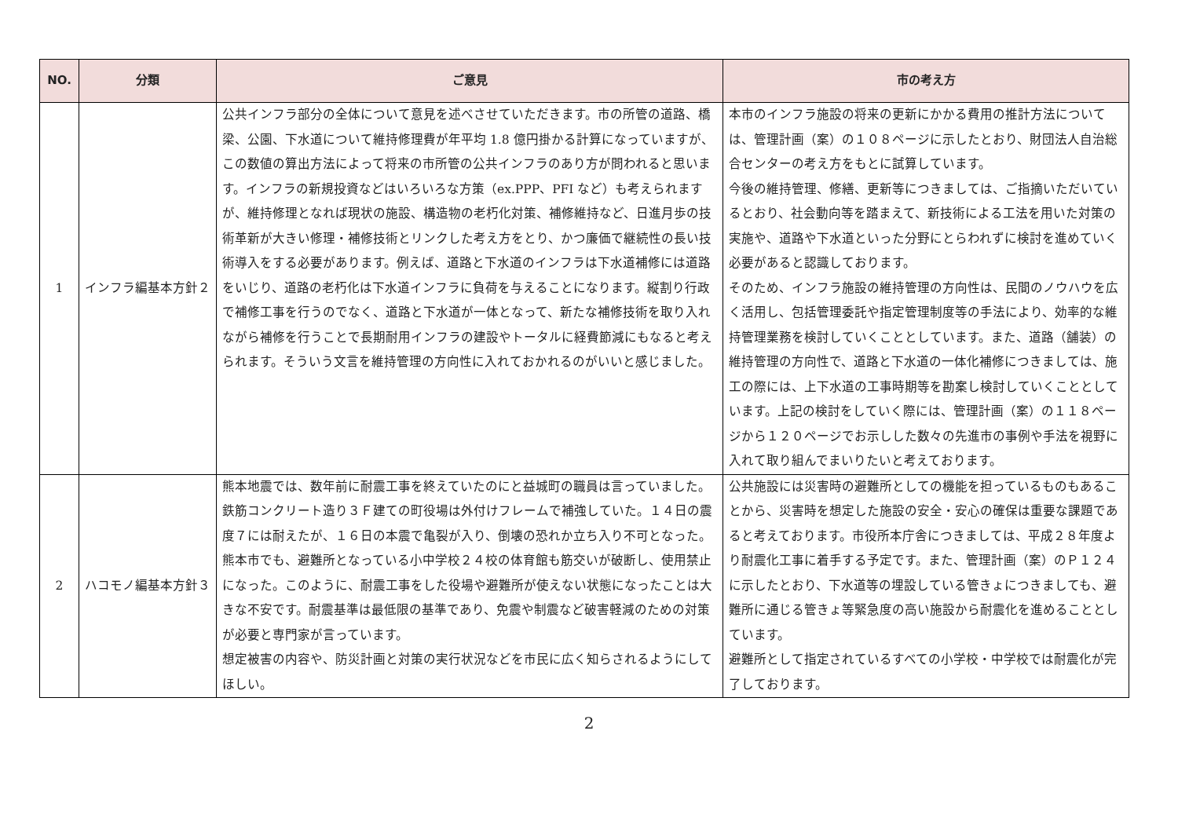| NO. | 分類 | ご意見 | 市の考え方 |
| --- | --- | --- | --- |
| 1 | インフラ編基本方針２ | 公共インフラ部分の全体について意見を述べさせていただきます。市の所管の道路、橋梁、公園、下水道について維持修理費が年平均 1.8 億円掛かる計算になっていますが、この数値の算出方法によって将来の市所管の公共インフラのあり方が問われると思います。インフラの新規投資などはいろいろな方策（ex.PPP、PFI など）も考えられますが、維持修理となれば現状の施設、構造物の老朽化対策、補修維持など、日進月歩の技術革新が大きい修理・補修技術とリンクした考え方をとり、かつ廉価で継続性の長い技術導入をする必要があります。例えば、道路と下水道のインフラは下水道補修には道路をいじり、道路の老朽化は下水道インフラに負荷を与えることになります。縦割り行政で補修工事を行うのでなく、道路と下水道が一体となって、新たな補修技術を取り入れながら補修を行うことで長期耐用インフラの建設やトータルに経費節減にもなると考えられます。そういう文言を維持管理の方向性に入れておかれるのがいいと感じました。 | 本市のインフラ施設の将来の更新にかかる費用の推計方法については、管理計画（案）の１０８ページに示したとおり、財団法人自治総合センターの考え方をもとに試算しています。 今後の維持管理、修繕、更新等につきましては、ご指摘いただいているとおり、社会動向等を踏まえて、新技術による工法を用いた対策の実施や、道路や下水道といった分野にとらわれずに検討を進めていく必要があると認識しております。 そのため、インフラ施設の維持管理の方向性は、民間のノウハウを広く活用し、包括管理委託や指定管理制度等の手法により、効率的な維持管理業務を検討していくこととしています。また、道路（舗装）の維持管理の方向性で、道路と下水道の一体化補修につきましては、施工の際には、上下水道の工事時期等を勘案し検討していくこととしています。上記の検討をしていく際には、管理計画（案）の１１８ページから１２０ページでお示しした数々の先進市の事例や手法を視野に入れて取り組んでまいりたいと考えております。 |
| 2 | ハコモノ編基本方針３ | 熊本地震では、数年前に耐震工事を終えていたのにと益城町の職員は言っていました。鉄筋コンクリート造り３Ｆ建ての町役場は外付けフレームで補強していた。１４日の震度７には耐えたが、１６日の本震で亀裂が入り、倒壊の恐れか立ち入り不可となった。 熊本市でも、避難所となっている小中学校２４校の体育館も筋交いが破断し、使用禁止になった。このように、耐震工事をした役場や避難所が使えない状態になったことは大きな不安です。耐震基準は最低限の基準であり、免震や制震など破害軽減のための対策が必要と専門家が言っています。 想定被害の内容や、防災計画と対策の実行状況などを市民に広く知らされるようにしてほしい。 | 公共施設には災害時の避難所としての機能を担っているものもあることから、災害時を想定した施設の安全・安心の確保は重要な課題であると考えております。市役所本庁舎につきましては、平成２８年度より耐震化工事に着手する予定です。また、管理計画（案）のＰ１２４に示したとおり、下水道等の埋設している管きょにつきましても、避難所に通じる管きょ等緊急度の高い施設から耐震化を進めることとしています。 避難所として指定されているすべての小学校・中学校では耐震化が完了しております。 |
2